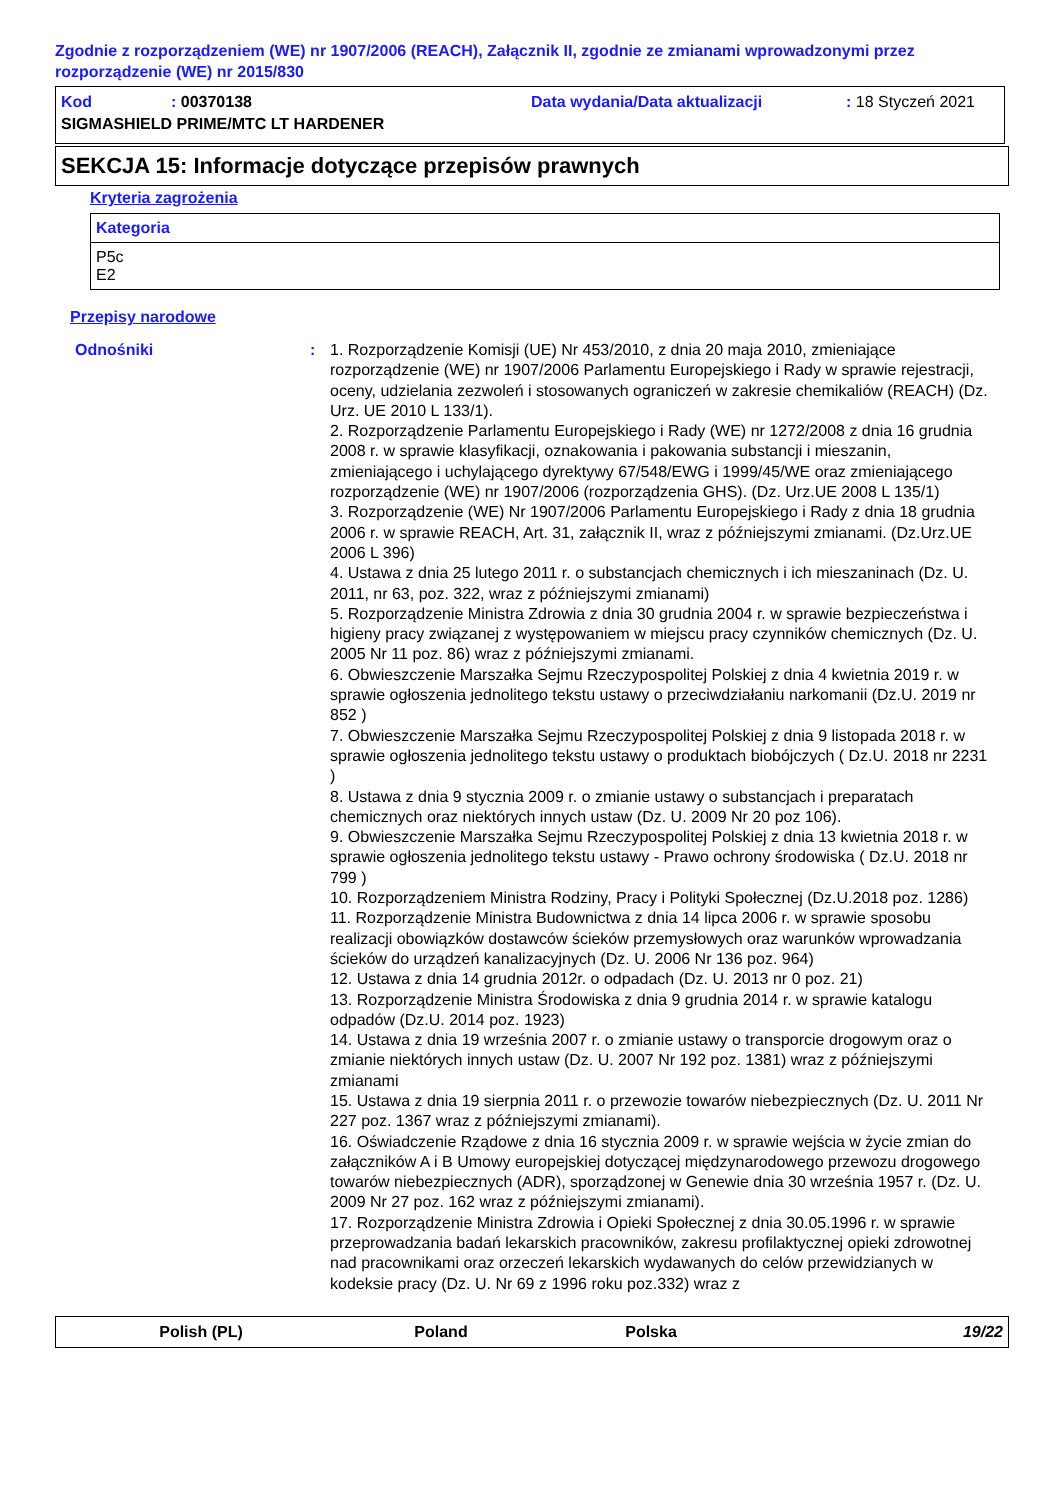Zgodnie z rozporządzeniem (WE) nr 1907/2006 (REACH), Załącznik II, zgodnie ze zmianami wprowadzonymi przez rozporządzenie (WE) nr 2015/830
| Kod | : 00370138 | Data wydania/Data aktualizacji | : 18 Styczeń 2021 |
| SIGMASHIELD PRIME/MTC LT HARDENER | | | |
SEKCJA 15: Informacje dotyczące przepisów prawnych
Kryteria zagrożenia
| Kategoria |
| --- |
| P5c E2 |
Przepisy narodowe
Odnośniki : 1. Rozporządzenie Komisji (UE) Nr 453/2010, z dnia 20 maja 2010, zmieniające rozporządzenie (WE) nr 1907/2006 Parlamentu Europejskiego i Rady w sprawie rejestracji, oceny, udzielania zezwoleń i stosowanych ograniczeń w zakresie chemikaliów (REACH) (Dz. Urz. UE 2010 L 133/1).
2. Rozporządzenie Parlamentu Europejskiego i Rady (WE) nr 1272/2008 z dnia 16 grudnia 2008 r. w sprawie klasyfikacji, oznakowania i pakowania substancji i mieszanin, zmieniającego i uchylającego dyrektywy 67/548/EWG i 1999/45/WE oraz zmieniającego rozporządzenie (WE) nr 1907/2006 (rozporządzenia GHS). (Dz. Urz.UE 2008 L 135/1)
3. Rozporządzenie (WE) Nr 1907/2006 Parlamentu Europejskiego i Rady z dnia 18 grudnia 2006 r. w sprawie REACH, Art. 31, załącznik II, wraz z późniejszymi zmianami. (Dz.Urz.UE 2006 L 396)
4. Ustawa z dnia 25 lutego 2011 r. o substancjach chemicznych i ich mieszaninach (Dz. U. 2011, nr 63, poz. 322, wraz z późniejszymi zmianami)
5. Rozporządzenie Ministra Zdrowia z dnia 30 grudnia 2004 r. w sprawie bezpieczeństwa i higieny pracy związanej z występowaniem w miejscu pracy czynników chemicznych (Dz. U. 2005 Nr 11 poz. 86) wraz z późniejszymi zmianami.
6. Obwieszczenie Marszałka Sejmu Rzeczypospolitej Polskiej z dnia 4 kwietnia 2019 r. w sprawie ogłoszenia jednolitego tekstu ustawy o przeciwdziałaniu narkomanii (Dz.U. 2019 nr 852 )
7. Obwieszczenie Marszałka Sejmu Rzeczypospolitej Polskiej z dnia 9 listopada 2018 r. w sprawie ogłoszenia jednolitego tekstu ustawy o produktach biobójczych ( Dz.U. 2018 nr 2231 )
8. Ustawa z dnia 9 stycznia 2009 r. o zmianie ustawy o substancjach i preparatach chemicznych oraz niektórych innych ustaw (Dz. U. 2009 Nr 20 poz 106).
9. Obwieszczenie Marszałka Sejmu Rzeczypospolitej Polskiej z dnia 13 kwietnia 2018 r. w sprawie ogłoszenia jednolitego tekstu ustawy - Prawo ochrony środowiska ( Dz.U. 2018 nr 799 )
10. Rozporządzeniem Ministra Rodziny, Pracy i Polityki Społecznej (Dz.U.2018 poz. 1286)
11. Rozporządzenie Ministra Budownictwa z dnia 14 lipca 2006 r. w sprawie sposobu realizacji obowiązków dostawców ścieków przemysłowych oraz warunków wprowadzania ścieków do urządzeń kanalizacyjnych (Dz. U. 2006 Nr 136 poz. 964)
12. Ustawa z dnia 14 grudnia 2012r. o odpadach (Dz. U. 2013 nr 0 poz. 21)
13. Rozporządzenie Ministra Środowiska z dnia 9 grudnia 2014 r. w sprawie katalogu odpadów (Dz.U. 2014 poz. 1923)
14. Ustawa z dnia 19 września 2007 r. o zmianie ustawy o transporcie drogowym oraz o zmianie niektórych innych ustaw (Dz. U. 2007 Nr 192 poz. 1381) wraz z późniejszymi zmianami
15. Ustawa z dnia 19 sierpnia 2011 r. o przewozie towarów niebezpiecznych (Dz. U. 2011 Nr 227 poz. 1367 wraz z późniejszymi zmianami).
16. Oświadczenie Rządowe z dnia 16 stycznia 2009 r. w sprawie wejścia w życie zmian do załączników A i B Umowy europejskiej dotyczącej międzynarodowego przewozu drogowego towarów niebezpiecznych (ADR), sporządzonej w Genewie dnia 30 września 1957 r. (Dz. U. 2009 Nr 27 poz. 162 wraz z późniejszymi zmianami).
17. Rozporządzenie Ministra Zdrowia i Opieki Społecznej z dnia 30.05.1996 r. w sprawie przeprowadzania badań lekarskich pracowników, zakresu profilaktycznej opieki zdrowotnej nad pracownikami oraz orzeczeń lekarskich wydawanych do celów przewidzianych w kodeksie pracy (Dz. U. Nr 69 z 1996 roku poz.332) wraz z
Polish (PL) Poland Polska 19/22